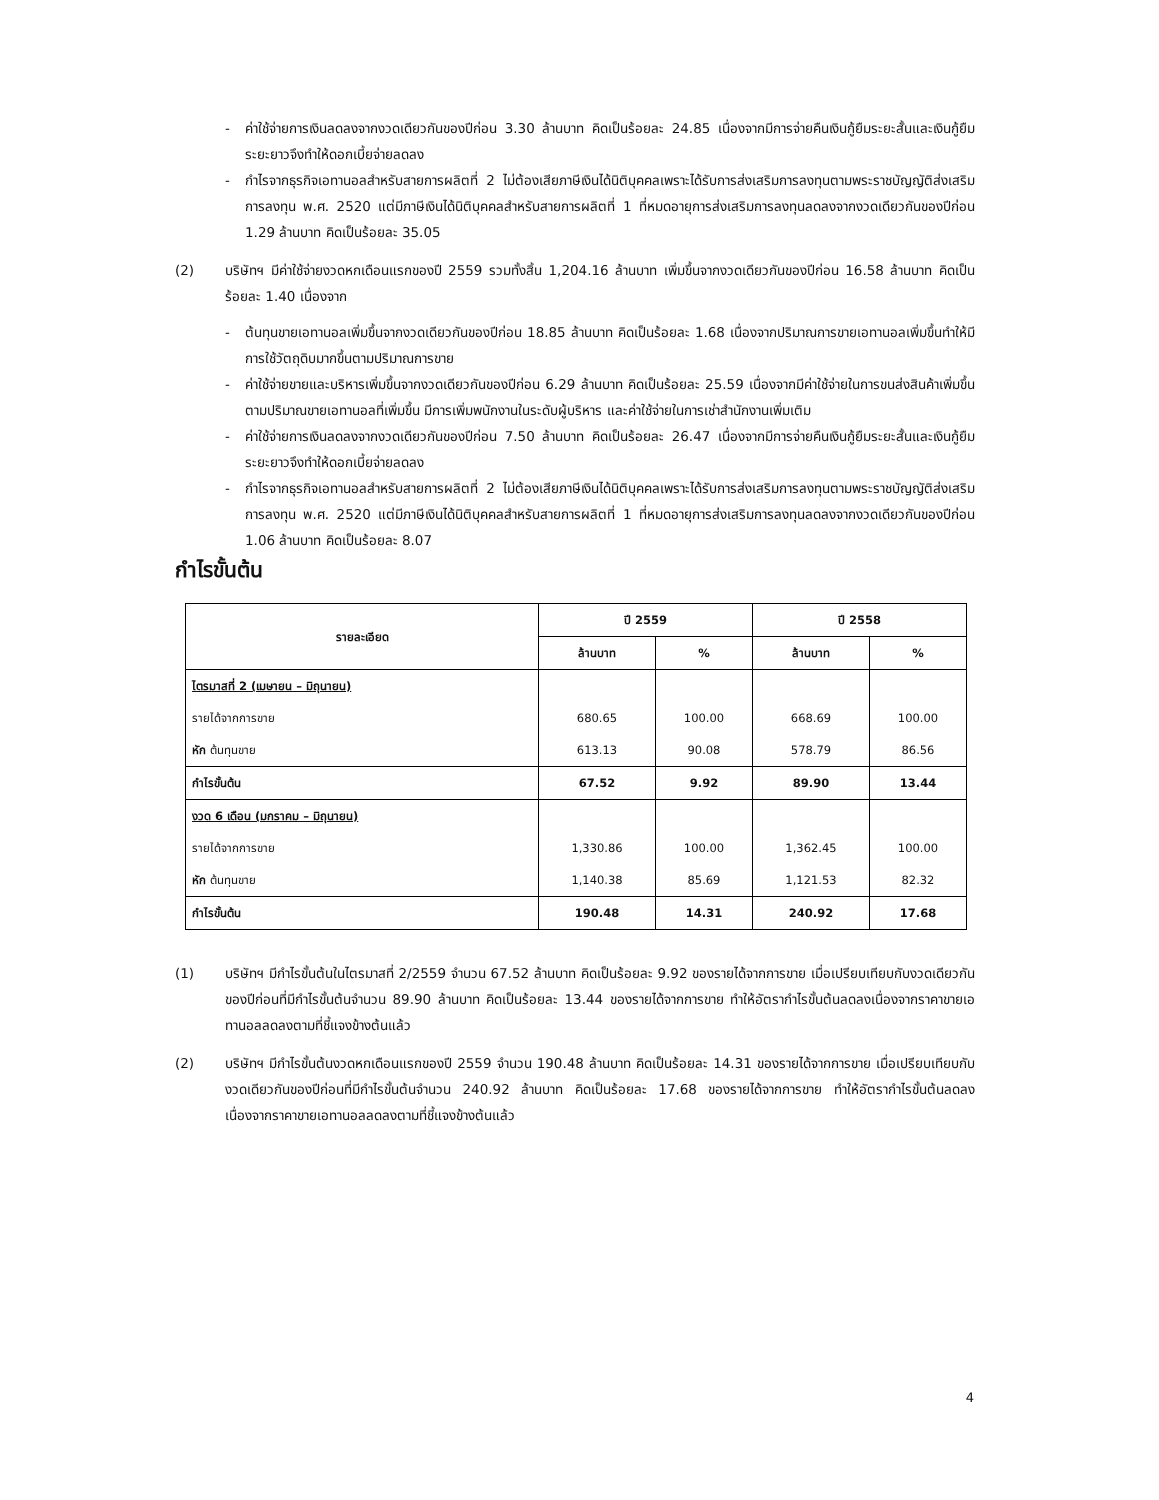- ค่าใช้จ่ายการเงินลดลงจากงวดเดียวกันของปีก่อน 3.30 ล้านบาท คิดเป็นร้อยละ 24.85 เนื่องจากมีการจ่ายคืนเงินกู้ยืมระยะสั้นและเงินกู้ยืมระยะยาวจึงทำให้ดอกเบี้ยจ่ายลดลง
- กำไรจากธุรกิจเอทานอลสำหรับสายการผลิตที่ 2 ไม่ต้องเสียภาษีเงินได้นิติบุคคลเพราะได้รับการส่งเสริมการลงทุนตามพระราชบัญญัติส่งเสริมการลงทุน พ.ศ. 2520 แต่มีภาษีเงินได้นิติบุคคลสำหรับสายการผลิตที่ 1 ที่หมดอายุการส่งเสริมการลงทุนลดลงจากงวดเดียวกันของปีก่อน 1.29 ล้านบาท คิดเป็นร้อยละ 35.05
(2) บริษัทฯ มีค่าใช้จ่ายงวดหกเดือนแรกของปี 2559 รวมทั้งสิ้น 1,204.16 ล้านบาท เพิ่มขึ้นจากงวดเดียวกันของปีก่อน 16.58 ล้านบาท คิดเป็นร้อยละ 1.40 เนื่องจาก
- ต้นทุนขายเอทานอลเพิ่มขึ้นจากงวดเดียวกันของปีก่อน 18.85 ล้านบาท คิดเป็นร้อยละ 1.68 เนื่องจากปริมาณการขายเอทานอลเพิ่มขึ้นทำให้มีการใช้วัตถุดิบมากขึ้นตามปริมาณการขาย
- ค่าใช้จ่ายขายและบริหารเพิ่มขึ้นจากงวดเดียวกันของปีก่อน 6.29 ล้านบาท คิดเป็นร้อยละ 25.59 เนื่องจากมีค่าใช้จ่ายในการขนส่งสินค้าเพิ่มขึ้นตามปริมาณขายเอทานอลที่เพิ่มขึ้น มีการเพิ่มพนักงานในระดับผู้บริหาร และค่าใช้จ่ายในการเช่าสำนักงานเพิ่มเติม
- ค่าใช้จ่ายการเงินลดลงจากงวดเดียวกันของปีก่อน 7.50 ล้านบาท คิดเป็นร้อยละ 26.47 เนื่องจากมีการจ่ายคืนเงินกู้ยืมระยะสั้นและเงินกู้ยืมระยะยาวจึงทำให้ดอกเบี้ยจ่ายลดลง
- กำไรจากธุรกิจเอทานอลสำหรับสายการผลิตที่ 2 ไม่ต้องเสียภาษีเงินได้นิติบุคคลเพราะได้รับการส่งเสริมการลงทุนตามพระราชบัญญัติส่งเสริมการลงทุน พ.ศ. 2520 แต่มีภาษีเงินได้นิติบุคคลสำหรับสายการผลิตที่ 1 ที่หมดอายุการส่งเสริมการลงทุนลดลงจากงวดเดียวกันของปีก่อน 1.06 ล้านบาท คิดเป็นร้อยละ 8.07
กำไรขั้นต้น
| รายละเอียด | ปี 2559 | | ปี 2558 | |
| --- | --- | --- | --- | --- |
| | ล้านบาท | % | ล้านบาท | % |
| ไตรมาสที่ 2 (เมษายน – มิถุนายน) | | | | |
| รายได้จากการขาย | 680.65 | 100.00 | 668.69 | 100.00 |
| หัก ต้นทุนขาย | 613.13 | 90.08 | 578.79 | 86.56 |
| กำไรขั้นต้น | 67.52 | 9.92 | 89.90 | 13.44 |
| งวด 6 เดือน (มกราคม – มิถุนายน) | | | | |
| รายได้จากการขาย | 1,330.86 | 100.00 | 1,362.45 | 100.00 |
| หัก ต้นทุนขาย | 1,140.38 | 85.69 | 1,121.53 | 82.32 |
| กำไรขั้นต้น | 190.48 | 14.31 | 240.92 | 17.68 |
(1) บริษัทฯ มีกำไรขั้นต้นในไตรมาสที่ 2/2559 จำนวน 67.52 ล้านบาท คิดเป็นร้อยละ 9.92 ของรายได้จากการขาย เมื่อเปรียบเทียบกับงวดเดียวกันของปีก่อนที่มีกำไรขั้นต้นจำนวน 89.90 ล้านบาท คิดเป็นร้อยละ 13.44 ของรายได้จากการขาย ทำให้อัตรากำไรขั้นต้นลดลงเนื่องจากราคาขายเอทานอลลดลงตามที่ชี้แจงข้างต้นแล้ว
(2) บริษัทฯ มีกำไรขั้นต้นงวดหกเดือนแรกของปี 2559 จำนวน 190.48 ล้านบาท คิดเป็นร้อยละ 14.31 ของรายได้จากการขาย เมื่อเปรียบเทียบกับงวดเดียวกันของปีก่อนที่มีกำไรขั้นต้นจำนวน 240.92 ล้านบาท คิดเป็นร้อยละ 17.68 ของรายได้จากการขาย ทำให้อัตรากำไรขั้นต้นลดลงเนื่องจากราคาขายเอทานอลลดลงตามที่ชี้แจงข้างต้นแล้ว
4